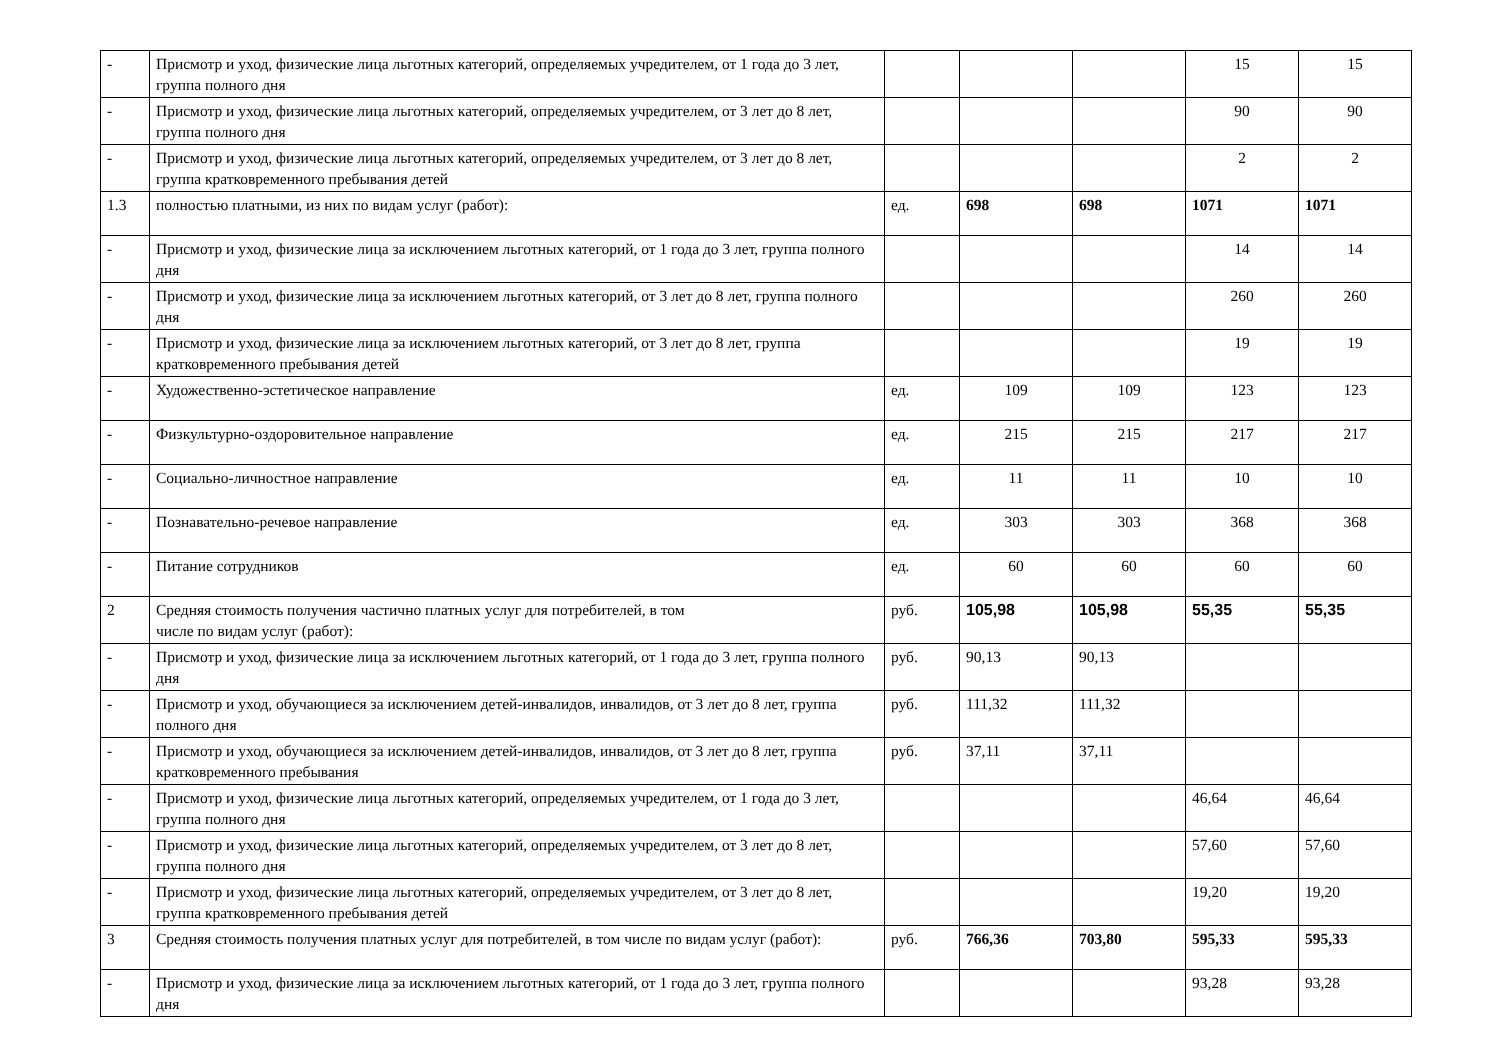| - | Присмотр и уход, физические лица льготных категорий, определяемых учредителем, от 1 года до 3 лет, группа полного дня | | | | 15 | 15 |
| - | Присмотр и уход, физические лица льготных категорий, определяемых учредителем, от 3 лет до 8 лет, группа полного дня | | | | 90 | 90 |
| - | Присмотр и уход, физические лица льготных категорий, определяемых учредителем, от 3 лет до 8 лет, группа кратковременного пребывания детей | | | | 2 | 2 |
| 1.3 | полностью платными, из них по видам услуг (работ): | ед. | 698 | 698 | 1071 | 1071 |
| - | Присмотр и уход, физические лица за исключением льготных категорий, от 1 года до 3 лет, группа полного дня | | | | 14 | 14 |
| - | Присмотр и уход, физические лица за исключением льготных категорий, от 3 лет до 8 лет, группа полного дня | | | | 260 | 260 |
| - | Присмотр и уход, физические лица за исключением льготных категорий, от 3 лет до 8 лет, группа кратковременного пребывания детей | | | | 19 | 19 |
| - | Художественно-эстетическое направление | ед. | 109 | 109 | 123 | 123 |
| - | Физкультурно-оздоровительное направление | ед. | 215 | 215 | 217 | 217 |
| - | Социально-личностное направление | ед. | 11 | 11 | 10 | 10 |
| - | Познавательно-речевое направление | ед. | 303 | 303 | 368 | 368 |
| - | Питание сотрудников | ед. | 60 | 60 | 60 | 60 |
| 2 | Средняя стоимость получения частично платных услуг для потребителей, в том числе по видам услуг (работ): | руб. | 105,98 | 105,98 | 55,35 | 55,35 |
| - | Присмотр и уход, физические лица за исключением льготных категорий, от 1 года до 3 лет, группа полного дня | руб. | 90,13 | 90,13 | | |
| - | Присмотр и уход, обучающиеся за исключением детей-инвалидов, инвалидов, от 3 лет до 8 лет, группа полного дня | руб. | 111,32 | 111,32 | | |
| - | Присмотр и уход, обучающиеся за исключением детей-инвалидов, инвалидов, от 3 лет до 8 лет, группа кратковременного пребывания | руб. | 37,11 | 37,11 | | |
| - | Присмотр и уход, физические лица льготных категорий, определяемых учредителем, от 1 года до 3 лет, группа полного дня | | | | 46,64 | 46,64 |
| - | Присмотр и уход, физические лица льготных категорий, определяемых учредителем, от 3 лет до 8 лет, группа полного дня | | | | 57,60 | 57,60 |
| - | Присмотр и уход, физические лица льготных категорий, определяемых учредителем, от 3 лет до 8 лет, группа кратковременного пребывания детей | | | | 19,20 | 19,20 |
| 3 | Средняя стоимость получения платных услуг для потребителей, в том числе по видам услуг (работ): | руб. | 766,36 | 703,80 | 595,33 | 595,33 |
| - | Присмотр и уход, физические лица за исключением льготных категорий, от 1 года до 3 лет, группа полного дня | | | | 93,28 | 93,28 |